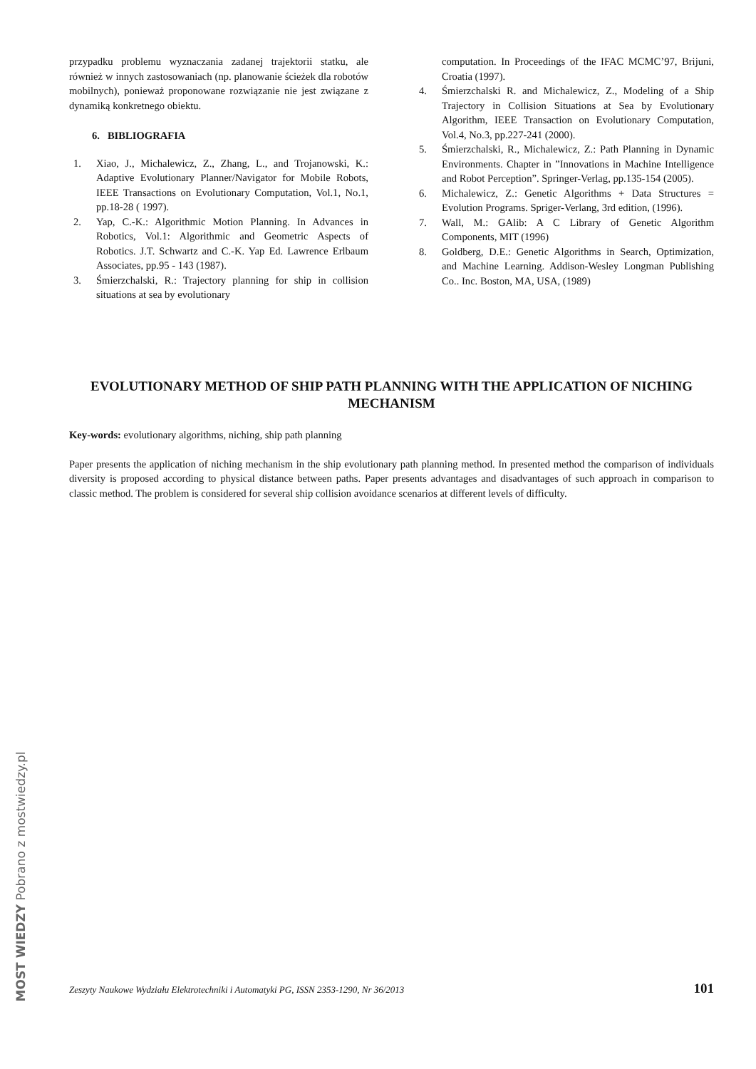przypadku problemu wyznaczania zadanej trajektorii statku, ale również w innych zastosowaniach (np. planowanie ścieżek dla robotów mobilnych), ponieważ proponowane rozwiązanie nie jest związane z dynamiką konkretnego obiektu.
6. BIBLIOGRAFIA
1. Xiao, J., Michalewicz, Z., Zhang, L., and Trojanowski, K.: Adaptive Evolutionary Planner/Navigator for Mobile Robots, IEEE Transactions on Evolutionary Computation, Vol.1, No.1, pp.18-28 ( 1997).
2. Yap, C.-K.: Algorithmic Motion Planning. In Advances in Robotics, Vol.1: Algorithmic and Geometric Aspects of Robotics. J.T. Schwartz and C.-K. Yap Ed. Lawrence Erlbaum Associates, pp.95 - 143 (1987).
3. Śmierzchalski, R.: Trajectory planning for ship in collision situations at sea by evolutionary
computation. In Proceedings of the IFAC MCMC’97, Brijuni, Croatia (1997).
4. Śmierzchalski R. and Michalewicz, Z., Modeling of a Ship Trajectory in Collision Situations at Sea by Evolutionary Algorithm, IEEE Transaction on Evolutionary Computation, Vol.4, No.3, pp.227-241 (2000).
5. Śmierzchalski, R., Michalewicz, Z.: Path Planning in Dynamic Environments. Chapter in ”Innovations in Machine Intelligence and Robot Perception”. Springer-Verlag, pp.135-154 (2005).
6. Michalewicz, Z.: Genetic Algorithms + Data Structures = Evolution Programs. Spriger-Verlang, 3rd edition, (1996).
7. Wall, M.: GAlib: A C Library of Genetic Algorithm Components, MIT (1996)
8. Goldberg, D.E.: Genetic Algorithms in Search, Optimization, and Machine Learning. Addison-Wesley Longman Publishing Co.. Inc. Boston, MA, USA, (1989)
EVOLUTIONARY METHOD OF SHIP PATH PLANNING WITH THE APPLICATION OF NICHING MECHANISM
Key-words: evolutionary algorithms, niching, ship path planning
Paper presents the application of niching mechanism in the ship evolutionary path planning method. In presented method the comparison of individuals diversity is proposed according to physical distance between paths. Paper presents advantages and disadvantages of such approach in comparison to classic method. The problem is considered for several ship collision avoidance scenarios at different levels of difficulty.
Zeszyty Naukowe Wydziału Elektrotechniki i Automatyki PG, ISSN 2353-1290, Nr 36/2013 101
MOST WIEDZY Pobrano z mostwiedzy.pl